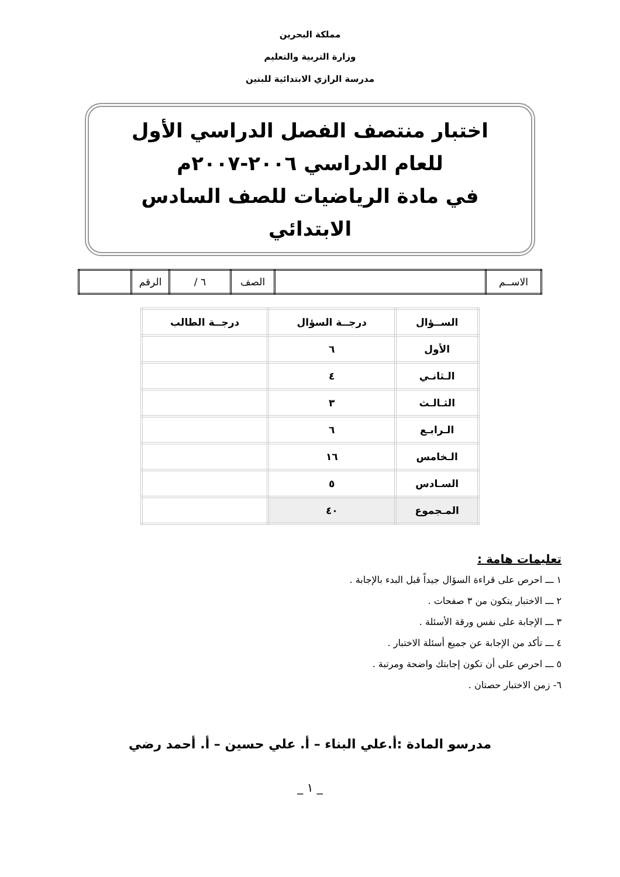مملكة البحرين
وزارة التربية والتعليم
مدرسة الرازي الابتدائية للبنين
اختبار منتصف الفصل الدراسي الأول
للعام الدراسي ٢٠٠٦-٢٠٠٧م
في مادة الرياضيات للصف السادس الابتدائي
| الاســم | | الصف | ٦ / | الرقم | |
| الســؤال | درجــة السؤال | درجــة الطالب |
| --- | --- | --- |
| الأول | ٦ | |
| الـثانـي | ٤ | |
| الثـالـث | ٣ | |
| الـرابـع | ٦ | |
| الـخامس | ١٦ | |
| السـادس | ٥ | |
| المـجموع | ٤٠ | |
تعليمات هامة :
١ ـــ احرص على قراءة السؤال جيداً قبل البدء بالإجابة .
٢ ـــ الاختبار يتكون من ٣ صفحات .
٣ ـــ الإجابة على نفس ورقة الأسئلة .
٤ ـــ تأكد من الإجابة عن جميع أسئلة الاختبار .
٥ ـــ احرص على أن تكون إجابتك واضحة ومرتبة .
٦- زمن الاختبار حصتان .
مدرسو المادة :أ.علي البناء – أ. علي حسين – أ. أحمد رضي
_ ١ _